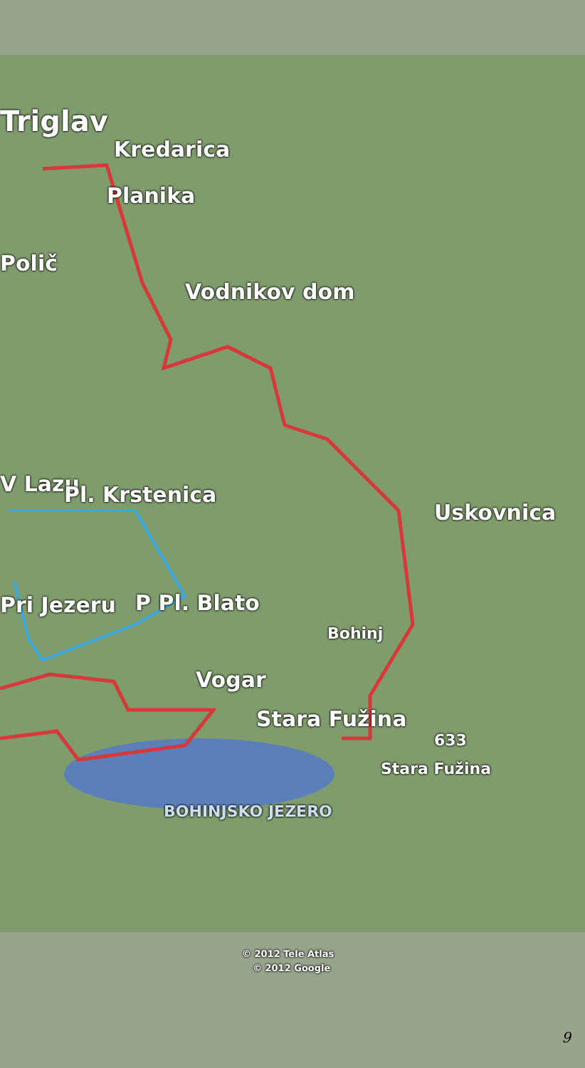Triglav
Kredarica
Planika
Polič
Vodnikov dom
Uskovnica
V Lazu Pl. Krstenica
Pri Jezeru P Pl. Blato
Bohinj
Vogar
Stara Fužina
Stara Fužina
633
BOHINJSKO JEZERO
© 2012 Tele Atlas
© 2012 Google
9